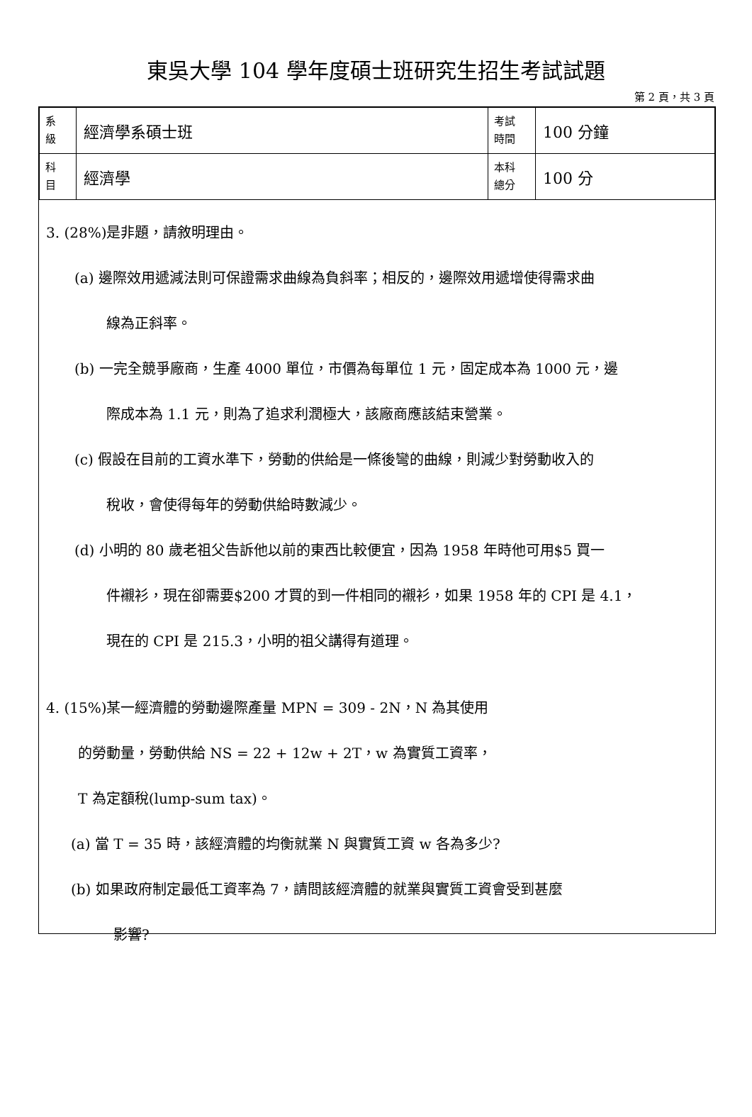東吳大學 104 學年度碩士班研究生招生考試試題
第 2 頁，共 3 頁
| 系 級 | 經濟學系碩士班 | 考試 時間 | 100 分鐘 |
| 科 目 | 經濟學 | 本科 總分 | 100 分 |
3. (28%)是非題，請敘明理由。
(a) 邊際效用遞減法則可保證需求曲線為負斜率；相反的，邊際效用遞增使得需求曲
線為正斜率。
(b) 一完全競爭廠商，生產 4000 單位，市價為每單位 1 元，固定成本為 1000 元，邊
際成本為 1.1 元，則為了追求利潤極大，該廠商應該結束營業。
(c) 假設在目前的工資水準下，勞動的供給是一條後彎的曲線，則減少對勞動收入的
稅收，會使得每年的勞動供給時數減少。
(d) 小明的 80 歲老祖父告訴他以前的東西比較便宜，因為 1958 年時他可用$5 買一
件襯衫，現在卻需要$200 才買的到一件相同的襯衫，如果 1958 年的 CPI 是 4.1，
現在的 CPI 是 215.3，小明的祖父講得有道理。
4. (15%)某一經濟體的勞動邊際產量 MPN = 309 - 2N，N 為其使用
的勞動量，勞動供給 NS = 22 + 12w + 2T，w 為實質工資率，
T 為定額稅(lump-sum tax)。
(a) 當 T = 35 時，該經濟體的均衡就業 N 與實質工資 w 各為多少?
(b) 如果政府制定最低工資率為 7，請問該經濟體的就業與實質工資會受到甚麼
影響?